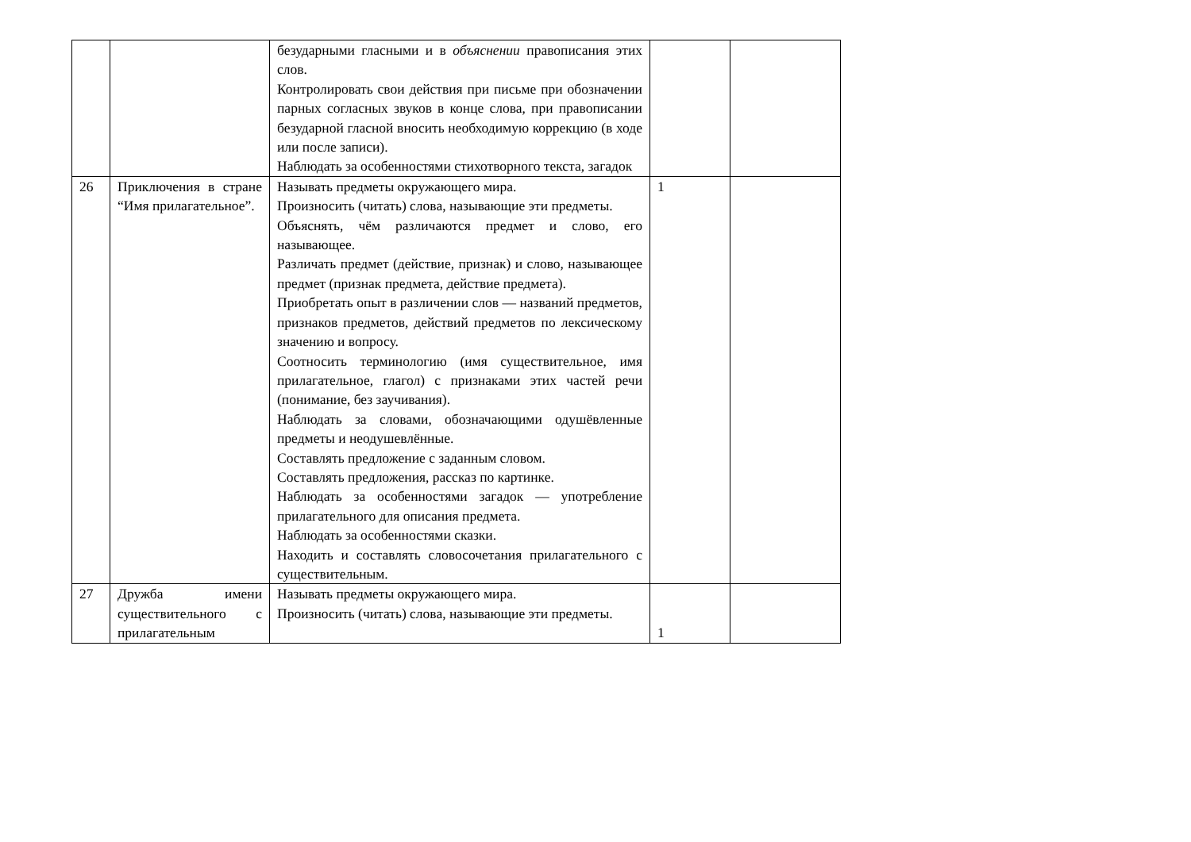| | | безударными гласными и в объяснении правописания этих слов. Контролировать свои действия при письме при обозначении парных согласных звуков в конце слова, при правописании безударной гласной вносить необходимую коррекцию (в ходе или после записи). Наблюдать за особенностями стихотворного текста, загадок | | |
| 26 | Приключения в стране “Имя прилагательное”. | Называть предметы окружающего мира. Произносить (читать) слова, называющие эти предметы. Объяснять, чём различаются предмет и слово, его называющее. Различать предмет (действие, признак) и слово, называющее предмет (признак предмета, действие предмета). Приобретать опыт в различении слов — названий предметов, признаков предметов, действий предметов по лексическому значению и вопросу. Соотносить терминологию (имя существительное, имя прилагательное, глагол) с признаками этих частей речи (понимание, без заучивания). Наблюдать за словами, обозначающими одушёвленные предметы и неодушевлённые. Составлять предложение с заданным словом. Составлять предложения, рассказ по картинке. Наблюдать за особенностями загадок — употребление прилагательного для описания предмета. Наблюдать за особенностями сказки. Находить и составлять словосочетания прилагательного с существительным. | 1 | |
| 27 | Дружба имени существительного с прилагательным | Называть предметы окружающего мира. Произносить (читать) слова, называющие эти предметы. | 1 | |